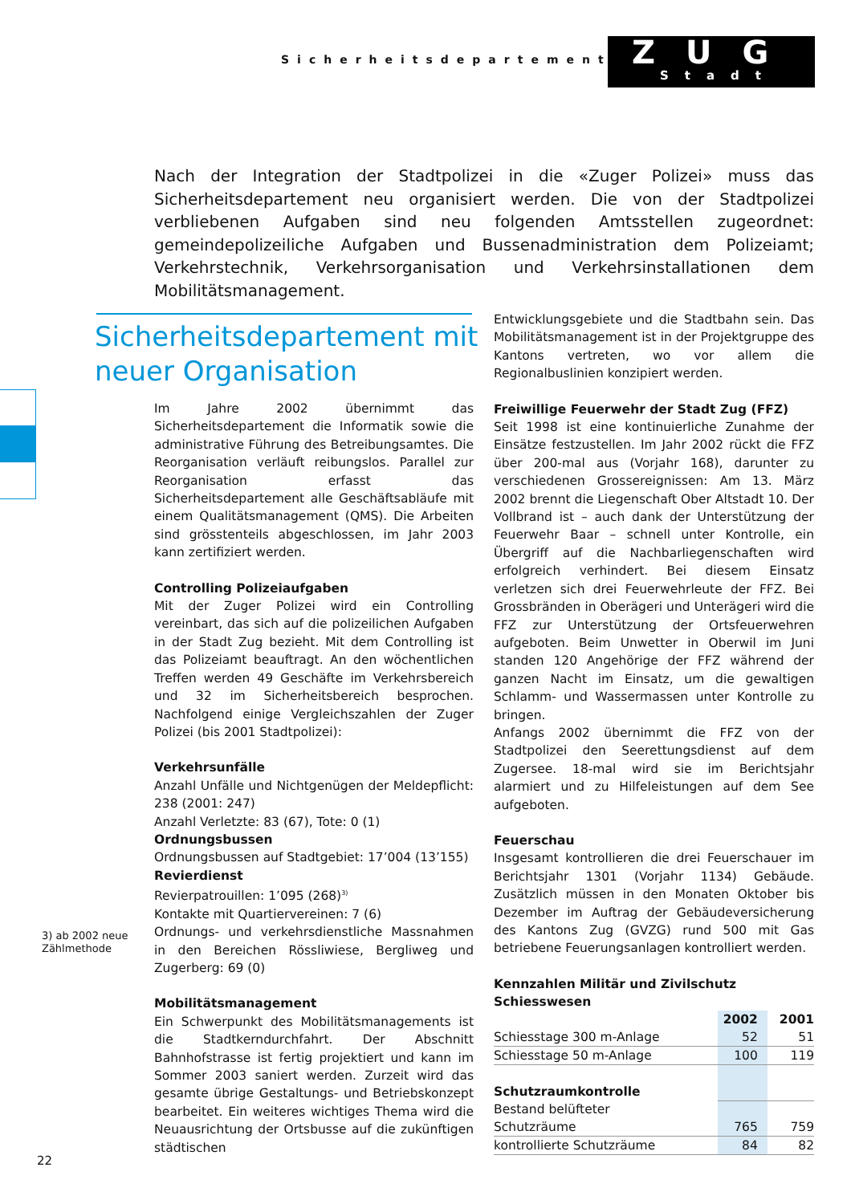Sicherheitsdepartement
ZUG
Stadt
Nach der Integration der Stadtpolizei in die «Zuger Polizei» muss das Sicherheitsdepartement neu organisiert werden. Die von der Stadtpolizei verbliebenen Aufgaben sind neu folgenden Amtsstellen zugeordnet: gemeindepolizeiliche Aufgaben und Bussenadministration dem Polizeiamt; Verkehrstechnik, Verkehrsorganisation und Verkehrsinstallationen dem Mobilitätsmanagement.
Sicherheitsdepartement mit
neuer Organisation
Im Jahre 2002 übernimmt das Sicherheitsdepartement die Informatik sowie die administrative Führung des Betreibungsamtes. Die Reorganisation verläuft reibungslos. Parallel zur Reorganisation erfasst das Sicherheitsdepartement alle Geschäftsabläufe mit einem Qualitätsmanagement (QMS). Die Arbeiten sind grösstenteils abgeschlossen, im Jahr 2003 kann zertifiziert werden.
Controlling Polizeiaufgaben
Mit der Zuger Polizei wird ein Controlling vereinbart, das sich auf die polizeilichen Aufgaben in der Stadt Zug bezieht. Mit dem Controlling ist das Polizeiamt beauftragt. An den wöchentlichen Treffen werden 49 Geschäfte im Verkehrsbereich und 32 im Sicherheitsbereich besprochen. Nachfolgend einige Vergleichszahlen der Zuger Polizei (bis 2001 Stadtpolizei):
Verkehrsunfälle
Anzahl Unfälle und Nichtgenügen der Meldepflicht: 238 (2001: 247)
Anzahl Verletzte: 83 (67), Tote: 0 (1)
Ordnungsbussen
Ordnungsbussen auf Stadtgebiet: 17’004 (13’155)
Revierdienst
Revierpatrouillen: 1’095 (268)<sup>3)</sup>
Kontakte mit Quartiervereinen: 7 (6)
Ordnungs- und verkehrsdienstliche Massnahmen in den Bereichen Rössliwiese, Bergliweg und Zugerberg: 69 (0)
Mobilitätsmanagement
Ein Schwerpunkt des Mobilitätsmanagements ist die Stadtkerndurchfahrt. Der Abschnitt Bahnhofstrasse ist fertig projektiert und kann im Sommer 2003 saniert werden. Zurzeit wird das gesamte übrige Gestaltungs- und Betriebskonzept bearbeitet. Ein weiteres wichtiges Thema wird die Neuausrichtung der Ortsbusse auf die zukünftigen städtischen
Entwicklungsgebiete und die Stadtbahn sein. Das Mobilitätsmanagement ist in der Projektgruppe des Kantons vertreten, wo vor allem die Regionalbuslinien konzipiert werden.
Freiwillige Feuerwehr der Stadt Zug (FFZ)
Seit 1998 ist eine kontinuierliche Zunahme der Einsätze festzustellen. Im Jahr 2002 rückt die FFZ über 200-mal aus (Vorjahr 168), darunter zu verschiedenen Grossereignissen: Am 13. März 2002 brennt die Liegenschaft Ober Altstadt 10. Der Vollbrand ist – auch dank der Unterstützung der Feuerwehr Baar – schnell unter Kontrolle, ein Übergriff auf die Nachbarliegenschaften wird erfolgreich verhindert. Bei diesem Einsatz verletzen sich drei Feuerwehrleute der FFZ. Bei Grossbränden in Oberägeri und Unterägeri wird die FFZ zur Unterstützung der Ortsfeuerwehren aufgeboten. Beim Unwetter in Oberwil im Juni standen 120 Angehörige der FFZ während der ganzen Nacht im Einsatz, um die gewaltigen Schlamm- und Wassermassen unter Kontrolle zu bringen.
Anfangs 2002 übernimmt die FFZ von der Stadtpolizei den Seerettungsdienst auf dem Zugersee. 18-mal wird sie im Berichtsjahr alarmiert und zu Hilfeleistungen auf dem See aufgeboten.
Feuerschau
Insgesamt kontrollieren die drei Feuerschauer im Berichtsjahr 1301 (Vorjahr 1134) Gebäude. Zusätzlich müssen in den Monaten Oktober bis Dezember im Auftrag der Gebäudeversicherung des Kantons Zug (GVZG) rund 500 mit Gas betriebene Feuerungsanlagen kontrolliert werden.
Kennzahlen Militär und Zivilschutz
| Schiesswesen | | |
| --- | --- | --- |
| | 2002 | 2001 |
| Schiesstage 300 m-Anlage | 52 | 51 |
| Schiesstage 50 m-Anlage | 100 | 119 |
| Schutzraumkontrolle | | |
| Bestand belüfteter | | |
| Schutzräume | 765 | 759 |
| kontrollierte Schutzräume | 84 | 82 |
3) ab 2002 neue
Zählmethode
22